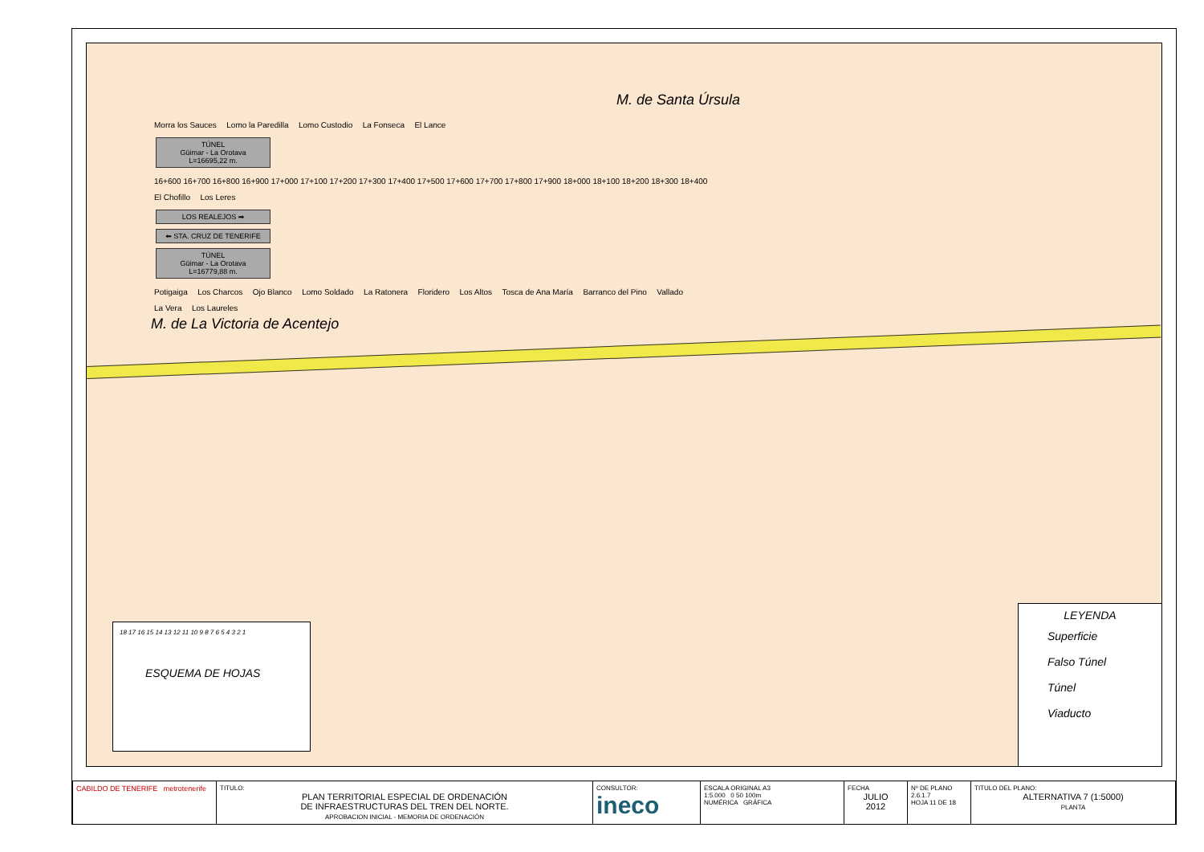M. de Santa Úrsula
Morra los Sauces Lomo la Paredilla Lomo Custodio La Fonseca El Lance
TÚNEL
Güimar - La Orotava
L=16695,22 m.
16+600 16+700 16+800 16+900 17+000 17+100 17+200 17+300 17+400 17+500 17+600 17+700 17+800 17+900 18+000 18+100 18+200 18+300 18+400 El Chofillo Los Leres
LOS REALEJOS ➡
⬅ STA. CRUZ DE TENERIFE
TÚNEL
Güimar - La Orotava
L=16779,88 m.
Potigaiga Los Charcos Ojo Blanco Lomo Soldado La Ratonera Floridero Los Altos Tosca de Ana María Barranco del Pino Vallado La Vera Los Laureles
M. de La Victoria de Acentejo
18 17 16 15 14 13 12 11 10 9 8 7 6 5 4 3 2 1
ESQUEMA DE HOJAS
LEYENDA
Superficie
Falso Túnel
Túnel
Viaducto
| CABILDO DE TENERIFE metrotenerife | TITULO: PLAN TERRITORIAL ESPECIAL DE ORDENACIÓN DE INFRAESTRUCTURAS DEL TREN DEL NORTE. APROBACION INICIAL - MEMORIA DE ORDENACIÓN | CONSULTOR: ineco | ESCALA ORIGINAL A3 1:5.000 0 50 100m NUMÉRICA GRÁFICA | FECHA JULIO 2012 | Nº DE PLANO 2.6.1.7 HOJA 11 DE 18 | TITULO DEL PLANO: ALTERNATIVA 7 (1:5000) PLANTA |